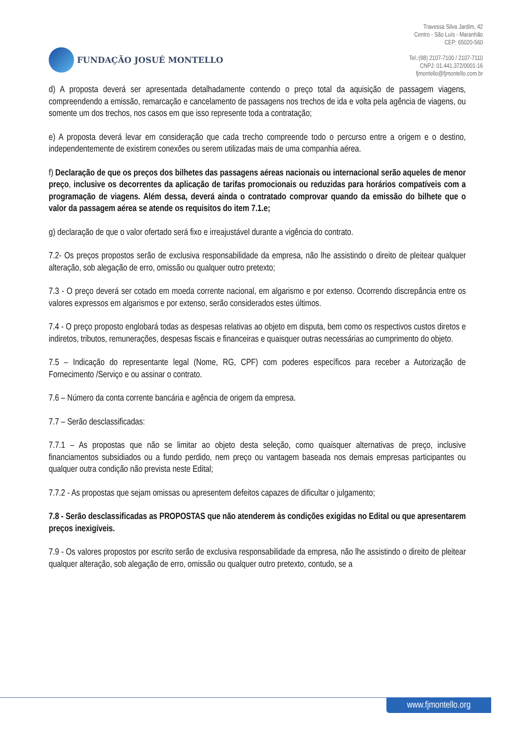FUNDAÇÃO JOSUÉ MONTELLO
Travessa Silva Jardim, 42
Centro - São Luís - Maranhão
CEP: 65020-560
Tel.:(98) 2107-7100 / 2107-7110
CNPJ: 01.441.372/0001-16
fjmontello@fjmontello.com.br
d) A proposta deverá ser apresentada detalhadamente contendo o preço total da aquisição de passagem viagens, compreendendo a emissão, remarcação e cancelamento de passagens nos trechos de ida e volta pela agência de viagens, ou somente um dos trechos, nos casos em que isso represente toda a contratação;
e) A proposta deverá levar em consideração que cada trecho compreende todo o percurso entre a origem e o destino, independentemente de existirem conexões ou serem utilizadas mais de uma companhia aérea.
f) Declaração de que os preços dos bilhetes das passagens aéreas nacionais ou internacional serão aqueles de menor preço, inclusive os decorrentes da aplicação de tarifas promocionais ou reduzidas para horários compatíveis com a programação de viagens. Além dessa, deverá ainda o contratado comprovar quando da emissão do bilhete que o valor da passagem aérea se atende os requisitos do item 7.1.e;
g) declaração de que o valor ofertado será fixo e irreajustável durante a vigência do contrato.
7.2- Os preços propostos serão de exclusiva responsabilidade da empresa, não lhe assistindo o direito de pleitear qualquer alteração, sob alegação de erro, omissão ou qualquer outro pretexto;
7.3 - O preço deverá ser cotado em moeda corrente nacional, em algarismo e por extenso. Ocorrendo discrepância entre os valores expressos em algarismos e por extenso, serão considerados estes últimos.
7.4 - O preço proposto englobará todas as despesas relativas ao objeto em disputa, bem como os respectivos custos diretos e indiretos, tributos, remunerações, despesas fiscais e financeiras e quaisquer outras necessárias ao cumprimento do objeto.
7.5 – Indicação do representante legal (Nome, RG, CPF) com poderes específicos para receber a Autorização de Fornecimento /Serviço e ou assinar o contrato.
7.6 – Número da conta corrente bancária e agência de origem da empresa.
7.7 – Serão desclassificadas:
7.7.1 – As propostas que não se limitar ao objeto desta seleção, como quaisquer alternativas de preço, inclusive financiamentos subsidiados ou a fundo perdido, nem preço ou vantagem baseada nos demais empresas participantes ou qualquer outra condição não prevista neste Edital;
7.7.2 - As propostas que sejam omissas ou apresentem defeitos capazes de dificultar o julgamento;
7.8 - Serão desclassificadas as PROPOSTAS que não atenderem às condições exigidas no Edital ou que apresentarem preços inexigíveis.
7.9 - Os valores propostos por escrito serão de exclusiva responsabilidade da empresa, não lhe assistindo o direito de pleitear qualquer alteração, sob alegação de erro, omissão ou qualquer outro pretexto, contudo, se a
www.fjmontello.org